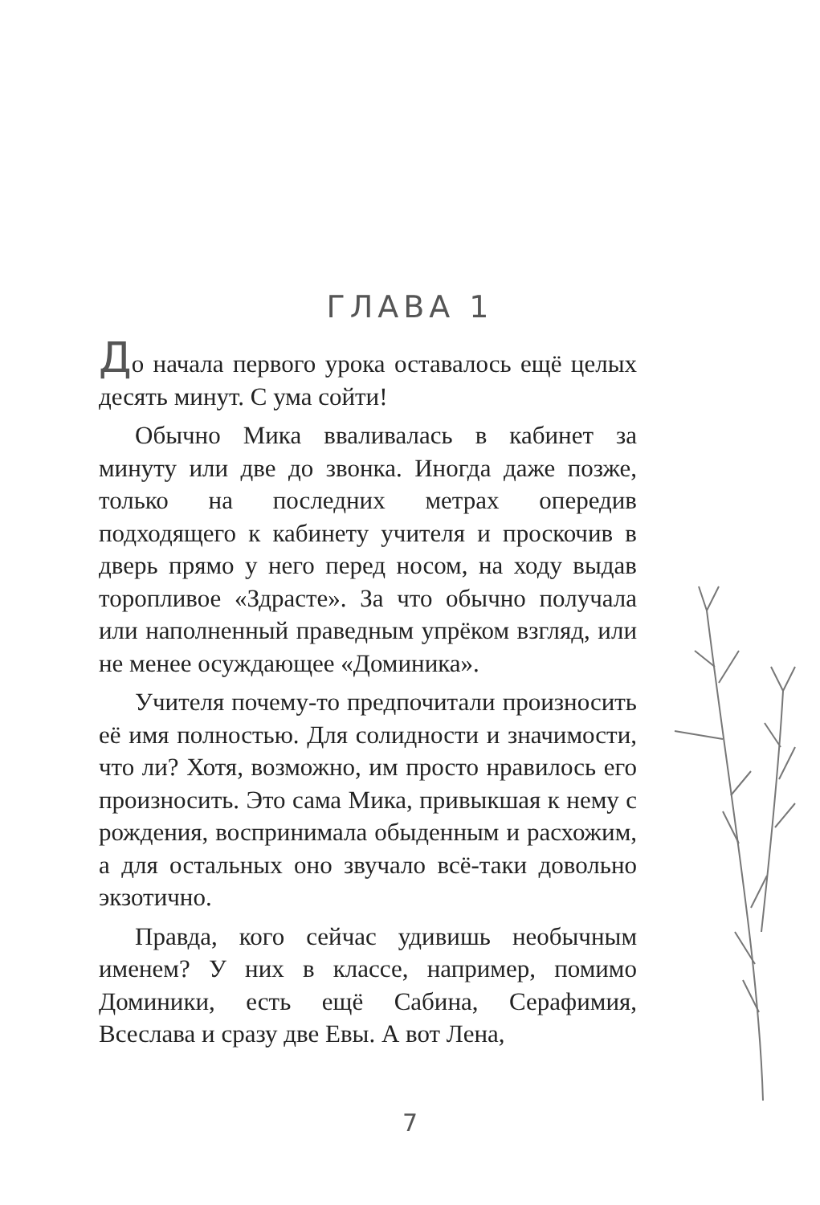ГЛАВА 1
До начала первого урока оставалось ещё целых десять минут. С ума сойти!
Обычно Мика вваливалась в кабинет за минуту или две до звонка. Иногда даже позже, только на последних метрах опередив подходящего к кабинету учителя и проскочив в дверь прямо у него перед носом, на ходу выдав торопливое «Здрасте». За что обычно получала или наполненный праведным упрёком взгляд, или не менее осуждающее «Доминика».
Учителя почему-то предпочитали произносить её имя полностью. Для солидности и значимости, что ли? Хотя, возможно, им просто нравилось его произносить. Это сама Мика, привыкшая к нему с рождения, воспринимала обыденным и расхожим, а для остальных оно звучало всё-таки довольно экзотично.
Правда, кого сейчас удивишь необычным именем? У них в классе, например, помимо Доминики, есть ещё Сабина, Серафимия, Всеслава и сразу две Евы. А вот Лена,
7